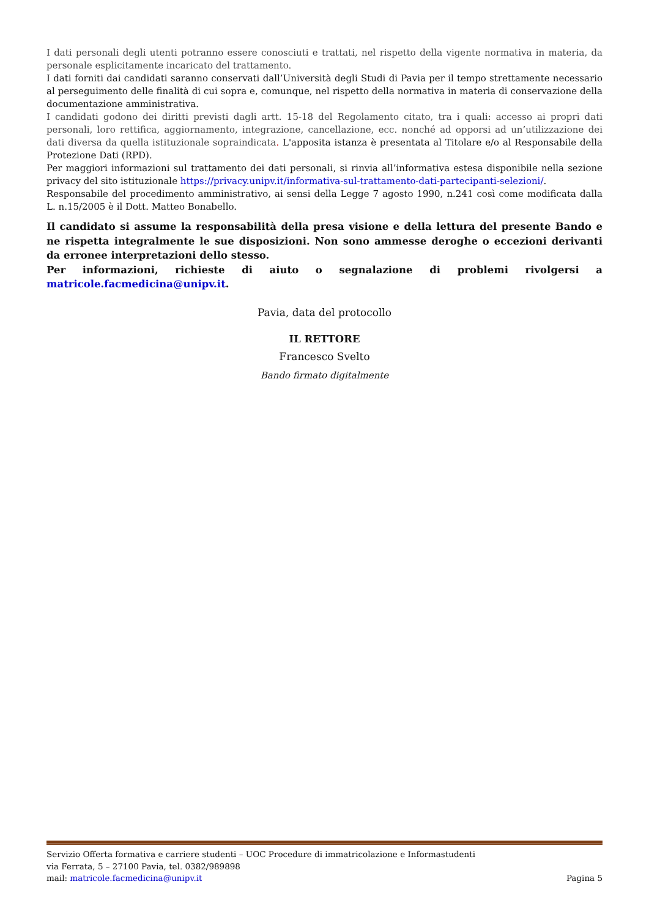I dati personali degli utenti potranno essere conosciuti e trattati, nel rispetto della vigente normativa in materia, da personale esplicitamente incaricato del trattamento.
I dati forniti dai candidati saranno conservati dall’Università degli Studi di Pavia per il tempo strettamente necessario al perseguimento delle finalità di cui sopra e, comunque, nel rispetto della normativa in materia di conservazione della documentazione amministrativa.
I candidati godono dei diritti previsti dagli artt. 15-18 del Regolamento citato, tra i quali: accesso ai propri dati personali, loro rettifica, aggiornamento, integrazione, cancellazione, ecc. nonché ad opporsi ad un’utilizzazione dei dati diversa da quella istituzionale sopraindicata. L'apposita istanza è presentata al Titolare e/o al Responsabile della Protezione Dati (RPD).
Per maggiori informazioni sul trattamento dei dati personali, si rinvia all’informativa estesa disponibile nella sezione privacy del sito istituzionale https://privacy.unipv.it/informativa-sul-trattamento-dati-partecipanti-selezioni/.
Responsabile del procedimento amministrativo, ai sensi della Legge 7 agosto 1990, n.241 così come modificata dalla L. n.15/2005 è il Dott. Matteo Bonabello.
Il candidato si assume la responsabilità della presa visione e della lettura del presente Bando e ne rispetta integralmente le sue disposizioni. Non sono ammesse deroghe o eccezioni derivanti da erronee interpretazioni dello stesso.
Per informazioni, richieste di aiuto o segnalazione di problemi rivolgersi a matricole.facmedicina@unipv.it.
Pavia, data del protocollo
IL RETTORE
Francesco Svelto
Bando firmato digitalmente
Servizio Offerta formativa e carriere studenti – UOC Procedure di immatricolazione e Informastudenti
via Ferrata, 5 – 27100 Pavia, tel. 0382/989898
mail: matricole.facmedicina@unipv.it Pagina 5